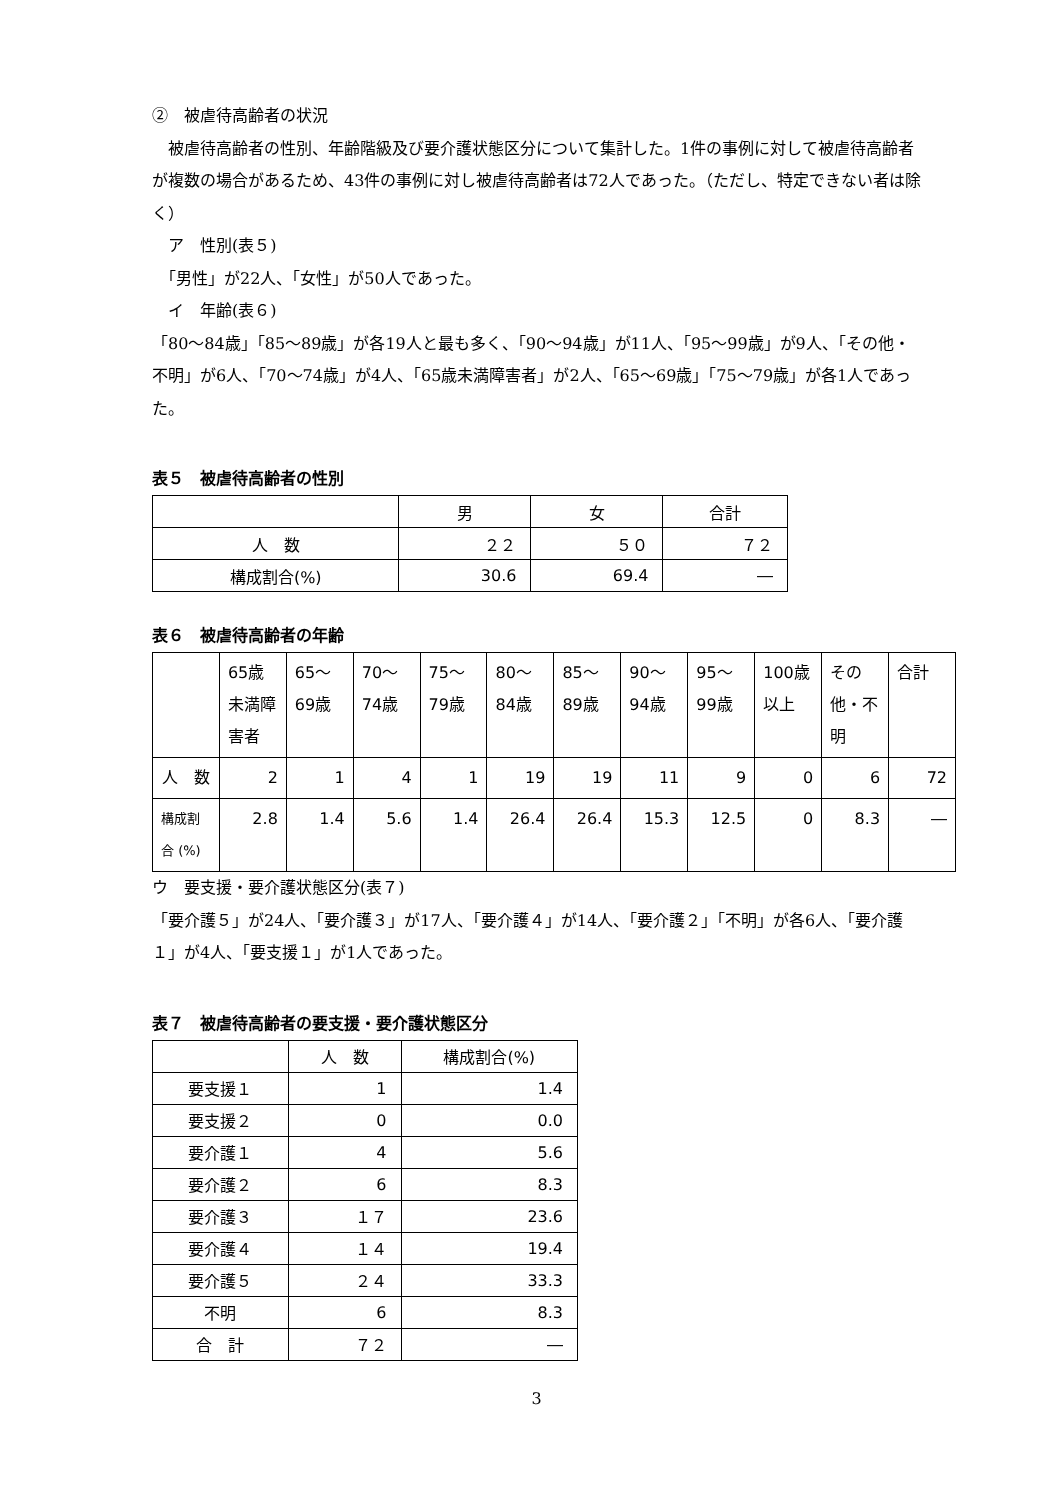②　被虐待高齢者の状況
　被虐待高齢者の性別、年齢階級及び要介護状態区分について集計した。1件の事例に対して被虐待高齢者が複数の場合があるため、43件の事例に対し被虐待高齢者は72人であった。（ただし、特定できない者は除く）
　ア　性別(表５)
　「男性」が22人、「女性」が50人であった。
　イ　年齢(表６)
「80～84歳」「85～89歳」が各19人と最も多く、「90～94歳」が11人、「95～99歳」が9人、「その他・不明」が6人、「70～74歳」が4人、「65歳未満障害者」が2人、「65～69歳」「75～79歳」が各1人であった。
表５　被虐待高齢者の性別
| | 男 | 女 | 合計 |
| --- | --- | --- | --- |
| 人 数 | ２２ | ５０ | ７２ |
| 構成割合(%) | 30.6 | 69.4 | ― |
表６　被虐待高齢者の年齢
| | 65歳未満障害者 | 65～69歳 | 70～74歳 | 75～79歳 | 80～84歳 | 85～89歳 | 90～94歳 | 95～99歳 | 100歳以上 | その他・不明 | 合計 |
| --- | --- | --- | --- | --- | --- | --- | --- | --- | --- | --- | --- |
| 人 数 | 2 | 1 | 4 | 1 | 19 | 19 | 11 | 9 | 0 | 6 | 72 |
| 構成割合 (%) | 2.8 | 1.4 | 5.6 | 1.4 | 26.4 | 26.4 | 15.3 | 12.5 | 0 | 8.3 | ― |
ウ　要支援・要介護状態区分(表７)
「要介護５」が24人、「要介護３」が17人、「要介護４」が14人、「要介護２」「不明」が各6人、「要介護１」が4人、「要支援１」が1人であった。
表７　被虐待高齢者の要支援・要介護状態区分
| | 人 数 | 構成割合(%) |
| --- | --- | --- |
| 要支援１ | 1 | 1.4 |
| 要支援２ | 0 | 0.0 |
| 要介護１ | 4 | 5.6 |
| 要介護２ | 6 | 8.3 |
| 要介護３ | １７ | 23.6 |
| 要介護４ | １４ | 19.4 |
| 要介護５ | ２４ | 33.3 |
| 不明 | 6 | 8.3 |
| 合 計 | ７２ | ― |
3